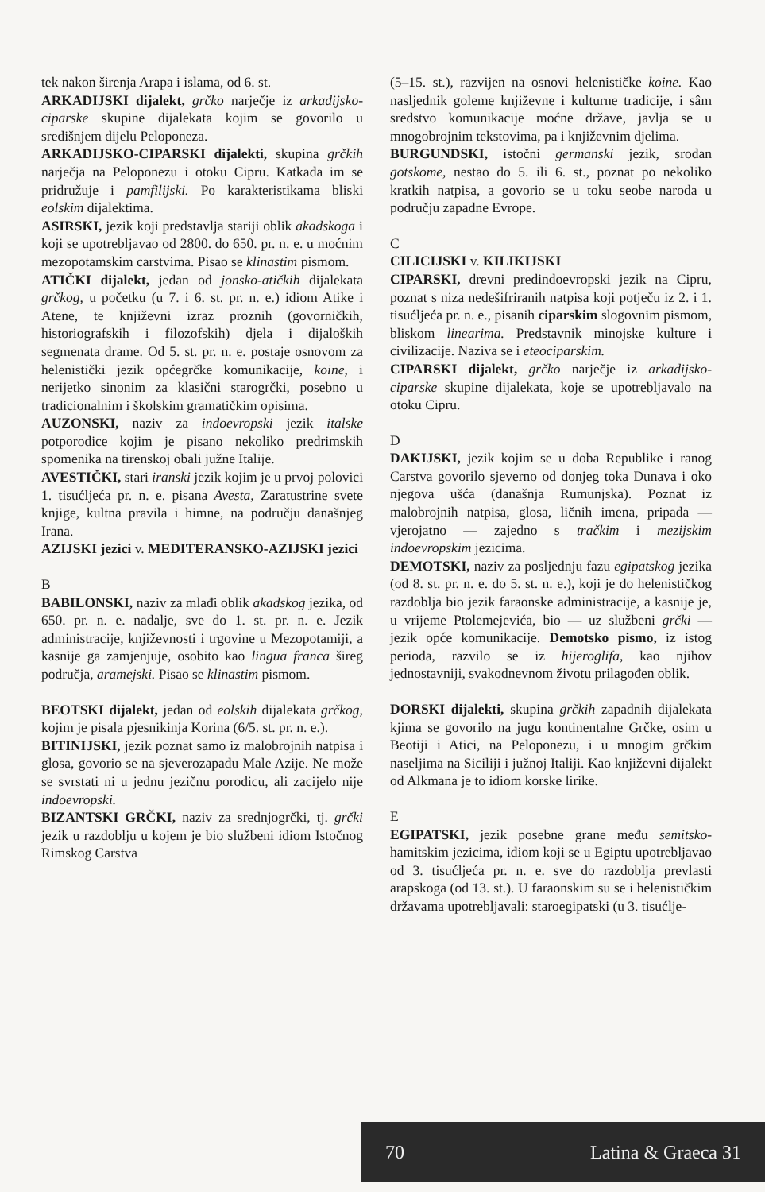tek nakon širenja Arapa i islama, od 6. st.
ARKADIJSKI dijalekt, grčko narječje iz arkadijsko-ciparske skupine dijalekata kojim se govorilo u središnjem dijelu Peloponeza.
ARKADIJSKO-CIPARSKI dijalekti, skupina grčkih narječja na Peloponezu i otoku Cipru. Katkada im se pridružuje i pamfilijski. Po karakteristikama bliski eolskim dijalektima.
ASIRSKI, jezik koji predstavlja stariji oblik akadskoga i koji se upotrebljavao od 2800. do 650. pr. n. e. u moćnim mezopotamskim carstvima. Pisao se klinastim pismom.
ATIČKI dijalekt, jedan od jonsko-atičkih dijalekata grčkog, u početku (u 7. i 6. st. pr. n. e.) idiom Atike i Atene, te književni izraz proznih (govorničkih, historiografskih i filozofskih) djela i dijaloških segmenata drame. Od 5. st. pr. n. e. postaje osnovom za helenistički jezik općegrčke komunikacije, koine, i nerijetko sinonim za klasični starogrčki, posebno u tradicionalnim i školskim gramatičkim opisima.
AUZONSKI, naziv za indoevropski jezik italske potporodice kojim je pisano nekoliko predrimskih spomenika na tirenskoj obali južne Italije.
AVESTIČKI, stari iranski jezik kojim je u prvoj polovici 1. tisućljeća pr. n. e. pisana Avesta, Zaratustrine svete knjige, kultna pravila i himne, na području današnjeg Irana.
AZIJSKI jezici v. MEDITERANSKO-AZIJSKI jezici
B
BABILONSKI, naziv za mlađi oblik akadskog jezika, od 650. pr. n. e. nadalje, sve do 1. st. pr. n. e. Jezik administracije, književnosti i trgovine u Mezopotamiji, a kasnije ga zamjenjuje, osobito kao lingua franca šireg područja, aramejski. Pisao se klinastim pismom.
BEOTSKI dijalekt, jedan od eolskih dijalekata grčkog, kojim je pisala pjesnikinja Korina (6/5. st. pr. n. e.).
BITINIJSKI, jezik poznat samo iz malobrojnih natpisa i glosa, govorio se na sjeverozapadu Male Azije. Ne može se svrstati ni u jednu jezičnu porodicu, ali zacijelo nije indoevropski.
BIZANTSKI GRČKI, naziv za srednjogrčki, tj. grčki jezik u razdoblju u kojem je bio službeni idiom Istočnog Rimskog Carstva
(5–15. st.), razvijen na osnovi helenističke koine. Kao nasljednik goleme književne i kulturne tradicije, i sâm sredstvo komunikacije moćne države, javlja se u mnogobrojnim tekstovima, pa i književnim djelima.
BURGUNDSKI, istočni germanski jezik, srodan gotskome, nestao do 5. ili 6. st., poznat po nekoliko kratkih natpisa, a govorio se u toku seobe naroda u području zapadne Evrope.
C
CILICIJSKI v. KILIKIJSKI
CIPARSKI, drevni predindoevropski jezik na Cipru, poznat s niza nedešifriranih natpisa koji potječu iz 2. i 1. tisućljeća pr. n. e., pisanih ciparskim slogovnim pismom, bliskom linearima. Predstavnik minojske kulture i civilizacije. Naziva se i eteociparskim.
CIPARSKI dijalekt, grčko narječje iz arkadijsko-ciparske skupine dijalekata, koje se upotrebljavalo na otoku Cipru.
D
DAKIJSKI, jezik kojim se u doba Republike i ranog Carstva govorilo sjeverno od donjeg toka Dunava i oko njegova ušća (današnja Rumunjska). Poznat iz malobrojnih natpisa, glosa, ličnih imena, pripada — vjerojatno — zajedno s tračkim i mezijskim indoevropskim jezicima.
DEMOTSKI, naziv za posljednju fazu egipatskog jezika (od 8. st. pr. n. e. do 5. st. n. e.), koji je do helenističkog razdoblja bio jezik faraonske administracije, a kasnije je, u vrijeme Ptolemejevića, bio — uz službeni grčki — jezik opće komunikacije. Demotsko pismo, iz istog perioda, razvilo se iz hijeroglifa, kao njihov jednostavniji, svakodnevnom životu prilagođen oblik.
DORSKI dijalekti, skupina grčkih zapadnih dijalekata kjima se govorilo na jugu kontinentalne Grčke, osim u Beotiji i Atici, na Peloponezu, i u mnogim grčkim naseljima na Siciliji i južnoj Italiji. Kao književni dijalekt od Alkmana je to idiom korske lirike.
E
EGIPATSKI, jezik posebne grane među semitsko-hamitskim jezicima, idiom koji se u Egiptu upotrebljavao od 3. tisućljeća pr. n. e. sve do razdoblja prevlasti arapskoga (od 13. st.). U faraonskim su se i helenističkim državama upotrebljavali: staroegipatski (u 3. tisućlje-
70 Latina & Graeca 31